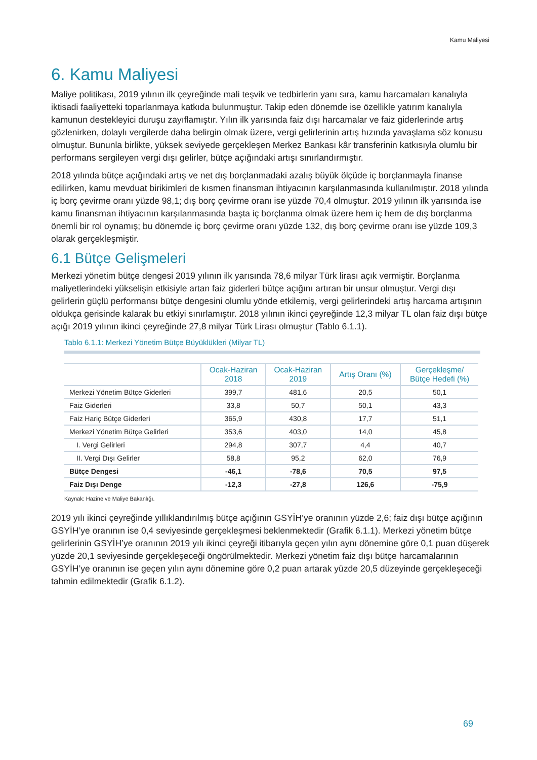Kamu Maliyesi
6. Kamu Maliyesi
Maliye politikası, 2019 yılının ilk çeyreğinde mali teşvik ve tedbirlerin yanı sıra, kamu harcamaları kanalıyla iktisadi faaliyetteki toparlanmaya katkıda bulunmuştur. Takip eden dönemde ise özellikle yatırım kanalıyla kamunun destekleyici duruşu zayıflamıştır. Yılın ilk yarısında faiz dışı harcamalar ve faiz giderlerinde artış gözlenirken, dolaylı vergilerde daha belirgin olmak üzere, vergi gelirlerinin artış hızında yavaşlama söz konusu olmuştur. Bununla birlikte, yüksek seviyede gerçekleşen Merkez Bankası kâr transferinin katkısıyla olumlu bir performans sergileyen vergi dışı gelirler, bütçe açığındaki artışı sınırlandırmıştır.
2018 yılında bütçe açığındaki artış ve net dış borçlanmadaki azalış büyük ölçüde iç borçlanmayla finanse edilirken, kamu mevduat birikimleri de kısmen finansman ihtiyacının karşılanmasında kullanılmıştır. 2018 yılında iç borç çevirme oranı yüzde 98,1; dış borç çevirme oranı ise yüzde 70,4 olmuştur. 2019 yılının ilk yarısında ise kamu finansman ihtiyacının karşılanmasında başta iç borçlanma olmak üzere hem iç hem de dış borçlanma önemli bir rol oynamış; bu dönemde iç borç çevirme oranı yüzde 132, dış borç çevirme oranı ise yüzde 109,3 olarak gerçekleşmiştir.
6.1 Bütçe Gelişmeleri
Merkezi yönetim bütçe dengesi 2019 yılının ilk yarısında 78,6 milyar Türk lirası açık vermiştir. Borçlanma maliyetlerindeki yükselişin etkisiyle artan faiz giderleri bütçe açığını artıran bir unsur olmuştur. Vergi dışı gelirlerin güçlü performansı bütçe dengesini olumlu yönde etkilemiş, vergi gelirlerindeki artış harcama artışının oldukça gerisinde kalarak bu etkiyi sınırlamıştır. 2018 yılının ikinci çeyreğinde 12,3 milyar TL olan faiz dışı bütçe açığı 2019 yılının ikinci çeyreğinde 27,8 milyar Türk Lirası olmuştur (Tablo 6.1.1).
Tablo 6.1.1: Merkezi Yönetim Bütçe Büyüklükleri (Milyar TL)
| | Ocak-Haziran 2018 | Ocak-Haziran 2019 | Artış Oranı (%) | Gerçekleşme/ Bütçe Hedefi (%) |
| --- | --- | --- | --- | --- |
| Merkezi Yönetim Bütçe Giderleri | 399,7 | 481,6 | 20,5 | 50,1 |
| Faiz Giderleri | 33,8 | 50,7 | 50,1 | 43,3 |
| Faiz Hariç Bütçe Giderleri | 365,9 | 430,8 | 17,7 | 51,1 |
| Merkezi Yönetim Bütçe Gelirleri | 353,6 | 403,0 | 14,0 | 45,8 |
| I. Vergi Gelirleri | 294,8 | 307,7 | 4,4 | 40,7 |
| II. Vergi Dışı Gelirler | 58,8 | 95,2 | 62,0 | 76,9 |
| Bütçe Dengesi | -46,1 | -78,6 | 70,5 | 97,5 |
| Faiz Dışı Denge | -12,3 | -27,8 | 126,6 | -75,9 |
Kaynak: Hazine ve Maliye Bakanlığı.
2019 yılı ikinci çeyreğinde yıllıklandırılmış bütçe açığının GSYİH’ye oranının yüzde 2,6; faiz dışı bütçe açığının GSYİH’ye oranının ise 0,4 seviyesinde gerçekleşmesi beklenmektedir (Grafik 6.1.1). Merkezi yönetim bütçe gelirlerinin GSYİH’ye oranının 2019 yılı ikinci çeyreği itibarıyla geçen yılın aynı dönemine göre 0,1 puan düşerek yüzde 20,1 seviyesinde gerçekleşeceği öngörülmektedir. Merkezi yönetim faiz dışı bütçe harcamalarının GSYİH’ye oranının ise geçen yılın aynı dönemine göre 0,2 puan artarak yüzde 20,5 düzeyinde gerçekleşeceği tahmin edilmektedir (Grafik 6.1.2).
69